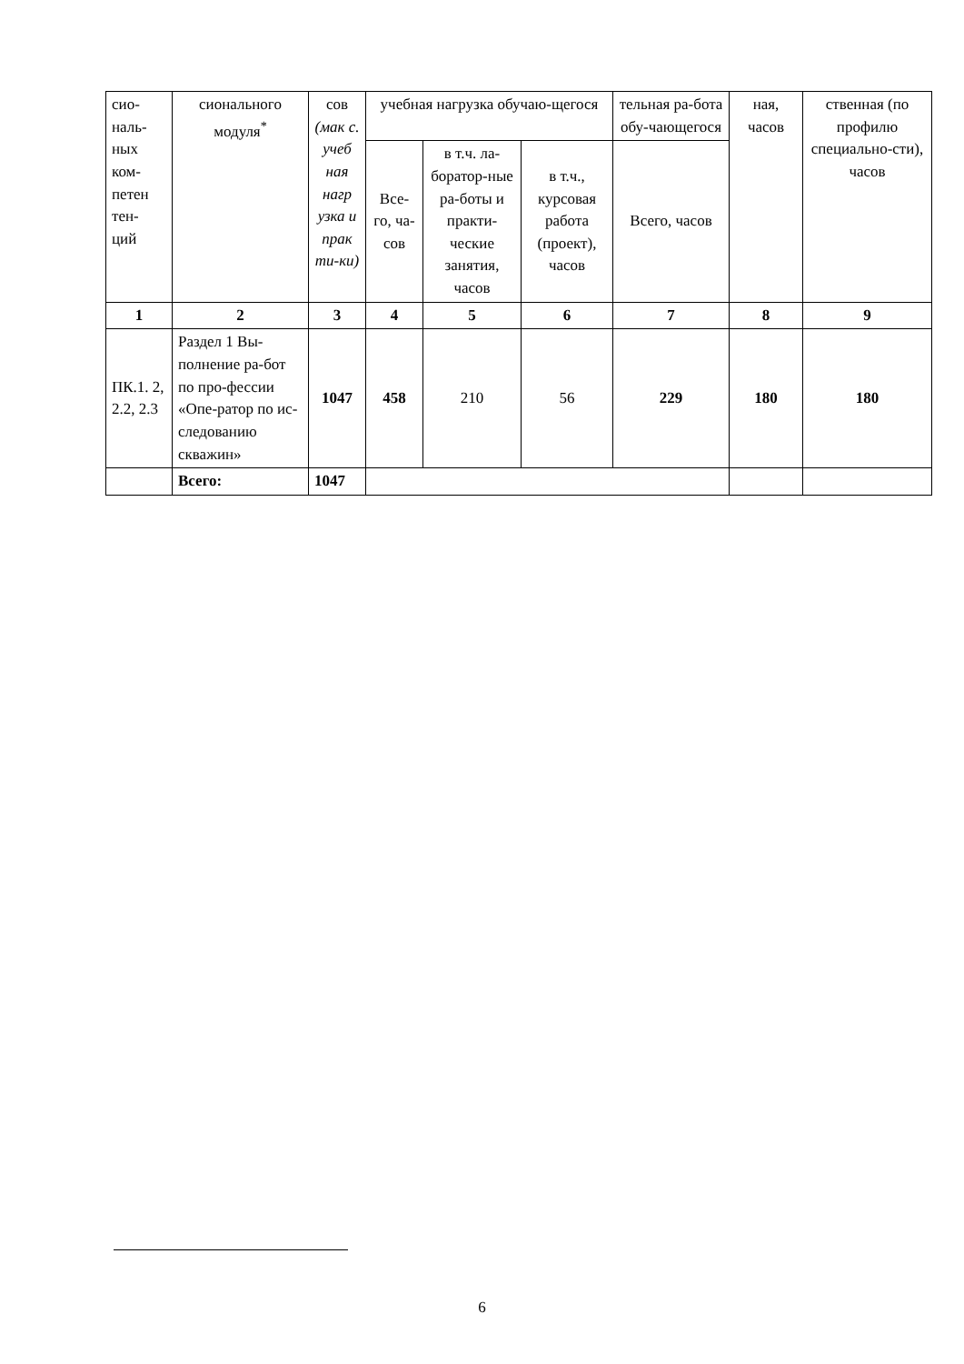| сио- наль- ных ком- петен тен- ций | сионального модуля<sup>*</sup> | сов (мак с. учеб ная нагр узка и прак ти-ки) | учебная нагрузка обучаю-щегося | | | тельная ра-бота обу-чающегося | ная, часов | ственная (по профилю специально-сти), часов |
| --- | --- | --- | --- | --- | --- | --- | --- | --- |
| | | | Все-го, ча-сов | в т.ч. ла-боратор-ные ра-боты и практи-ческие занятия, часов | в т.ч., курсовая работа (проект), часов | Всего, часов | | |
| 1 | 2 | 3 | 4 | 5 | 6 | 7 | 8 | 9 |
| ПК.1. 2, 2.2, 2.3 | Раздел 1 Вы-полнение ра-бот по про-фессии «Опе-ратор по ис-следованию скважин» | 1047 | 458 | 210 | 56 | 229 | 180 | 180 |
| | Всего: | 1047 | | | | | | |
6